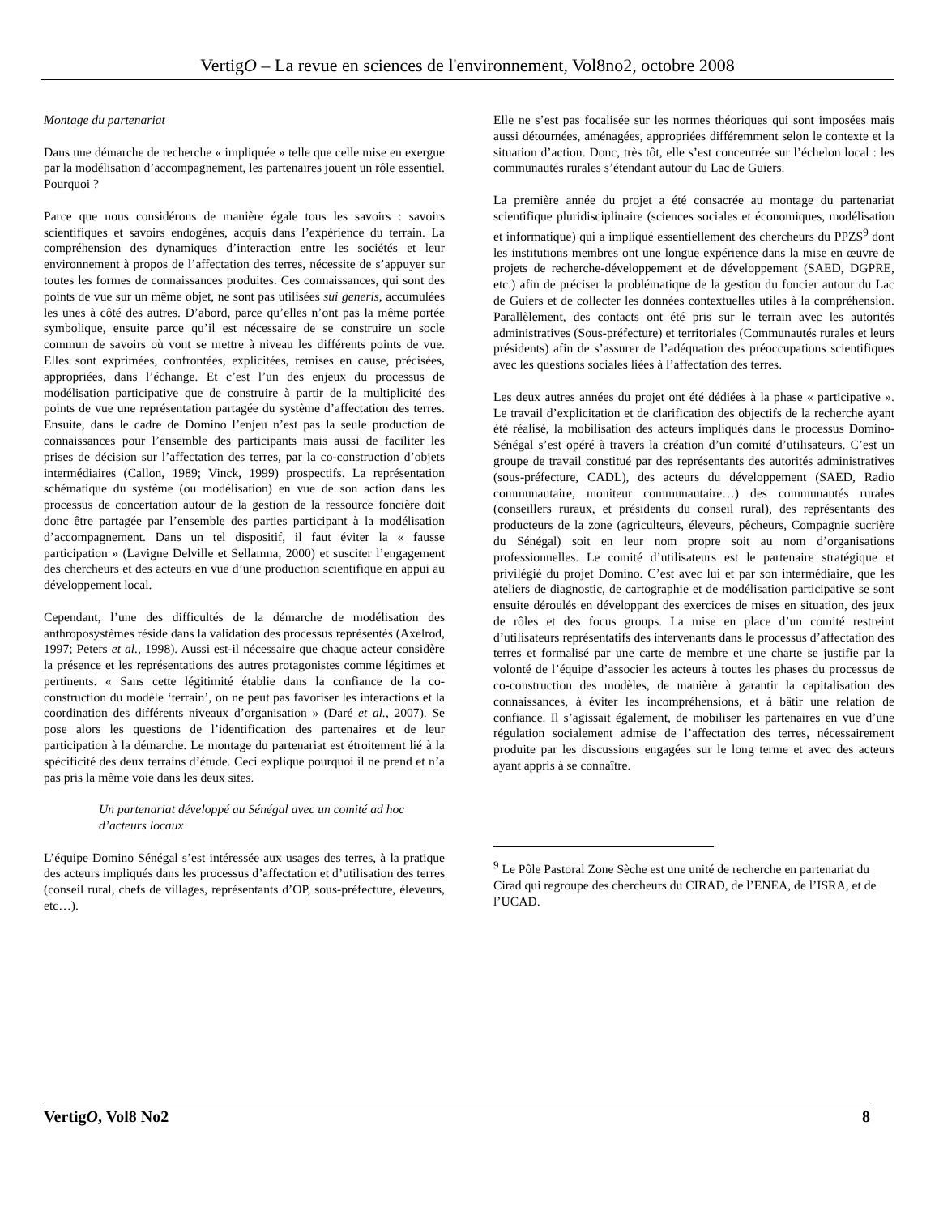VertigO – La revue en sciences de l'environnement, Vol8no2, octobre 2008
Montage du partenariat
Dans une démarche de recherche « impliquée » telle que celle mise en exergue par la modélisation d’accompagnement, les partenaires jouent un rôle essentiel. Pourquoi ?
Parce que nous considérons de manière égale tous les savoirs : savoirs scientifiques et savoirs endogènes, acquis dans l’expérience du terrain. La compréhension des dynamiques d’interaction entre les sociétés et leur environnement à propos de l’affectation des terres, nécessite de s’appuyer sur toutes les formes de connaissances produites. Ces connaissances, qui sont des points de vue sur un même objet, ne sont pas utilisées sui generis, accumulées les unes à côté des autres. D’abord, parce qu’elles n’ont pas la même portée symbolique, ensuite parce qu’il est nécessaire de se construire un socle commun de savoirs où vont se mettre à niveau les différents points de vue. Elles sont exprimées, confrontées, explicitées, remises en cause, précisées, appropriées, dans l’échange. Et c’est l’un des enjeux du processus de modélisation participative que de construire à partir de la multiplicité des points de vue une représentation partagée du système d’affectation des terres. Ensuite, dans le cadre de Domino l’enjeu n’est pas la seule production de connaissances pour l’ensemble des participants mais aussi de faciliter les prises de décision sur l’affectation des terres, par la co-construction d’objets intermédiaires (Callon, 1989; Vinck, 1999) prospectifs. La représentation schématique du système (ou modélisation) en vue de son action dans les processus de concertation autour de la gestion de la ressource foncière doit donc être partagée par l’ensemble des parties participant à la modélisation d’accompagnement. Dans un tel dispositif, il faut éviter la « fausse participation » (Lavigne Delville et Sellamna, 2000) et susciter l’engagement des chercheurs et des acteurs en vue d’une production scientifique en appui au développement local.
Cependant, l’une des difficultés de la démarche de modélisation des anthroposystèmes réside dans la validation des processus représentés (Axelrod, 1997; Peters et al., 1998). Aussi est-il nécessaire que chaque acteur considère la présence et les représentations des autres protagonistes comme légitimes et pertinents. « Sans cette légitimité établie dans la confiance de la co-construction du modèle ‘terrain’, on ne peut pas favoriser les interactions et la coordination des différents niveaux d’organisation » (Daré et al., 2007). Se pose alors les questions de l’identification des partenaires et de leur participation à la démarche. Le montage du partenariat est étroitement lié à la spécificité des deux terrains d’étude. Ceci explique pourquoi il ne prend et n’a pas pris la même voie dans les deux sites.
Un partenariat développé au Sénégal avec un comité ad hoc d’acteurs locaux
L’équipe Domino Sénégal s’est intéressée aux usages des terres, à la pratique des acteurs impliqués dans les processus d’affectation et d’utilisation des terres (conseil rural, chefs de villages, représentants d’OP, sous-préfecture, éleveurs, etc…).
Elle ne s’est pas focalisée sur les normes théoriques qui sont imposées mais aussi détournées, aménagées, appropriées différemment selon le contexte et la situation d’action. Donc, très tôt, elle s’est concentrée sur l’échelon local : les communautés rurales s’étendant autour du Lac de Guiers.
La première année du projet a été consacrée au montage du partenariat scientifique pluridisciplinaire (sciences sociales et économiques, modélisation et informatique) qui a impliqué essentiellement des chercheurs du PPZS<sup>9</sup> dont les institutions membres ont une longue expérience dans la mise en œuvre de projets de recherche-développement et de développement (SAED, DGPRE, etc.) afin de préciser la problématique de la gestion du foncier autour du Lac de Guiers et de collecter les données contextuelles utiles à la compréhension. Parallèlement, des contacts ont été pris sur le terrain avec les autorités administratives (Sous-préfecture) et territoriales (Communautés rurales et leurs présidents) afin de s’assurer de l’adéquation des préoccupations scientifiques avec les questions sociales liées à l’affectation des terres.
Les deux autres années du projet ont été dédiées à la phase « participative ». Le travail d’explicitation et de clarification des objectifs de la recherche ayant été réalisé, la mobilisation des acteurs impliqués dans le processus Domino-Sénégal s’est opéré à travers la création d’un comité d’utilisateurs. C’est un groupe de travail constitué par des représentants des autorités administratives (sous-préfecture, CADL), des acteurs du développement (SAED, Radio communautaire, moniteur communautaire…) des communautés rurales (conseillers ruraux, et présidents du conseil rural), des représentants des producteurs de la zone (agriculteurs, éleveurs, pêcheurs, Compagnie sucrière du Sénégal) soit en leur nom propre soit au nom d’organisations professionnelles. Le comité d’utilisateurs est le partenaire stratégique et privilégié du projet Domino. C’est avec lui et par son intermédiaire, que les ateliers de diagnostic, de cartographie et de modélisation participative se sont ensuite déroulés en développant des exercices de mises en situation, des jeux de rôles et des focus groups. La mise en place d’un comité restreint d’utilisateurs représentatifs des intervenants dans le processus d’affectation des terres et formalisé par une carte de membre et une charte se justifie par la volonté de l’équipe d’associer les acteurs à toutes les phases du processus de co-construction des modèles, de manière à garantir la capitalisation des connaissances, à éviter les incompréhensions, et à bâtir une relation de confiance. Il s’agissait également, de mobiliser les partenaires en vue d’une régulation socialement admise de l’affectation des terres, nécessairement produite par les discussions engagées sur le long terme et avec des acteurs ayant appris à se connaître.
<sup>9</sup> Le Pôle Pastoral Zone Sèche est une unité de recherche en partenariat du Cirad qui regroupe des chercheurs du CIRAD, de l’ENEA, de l’ISRA, et de l’UCAD.
VertigO, Vol8 No2 8